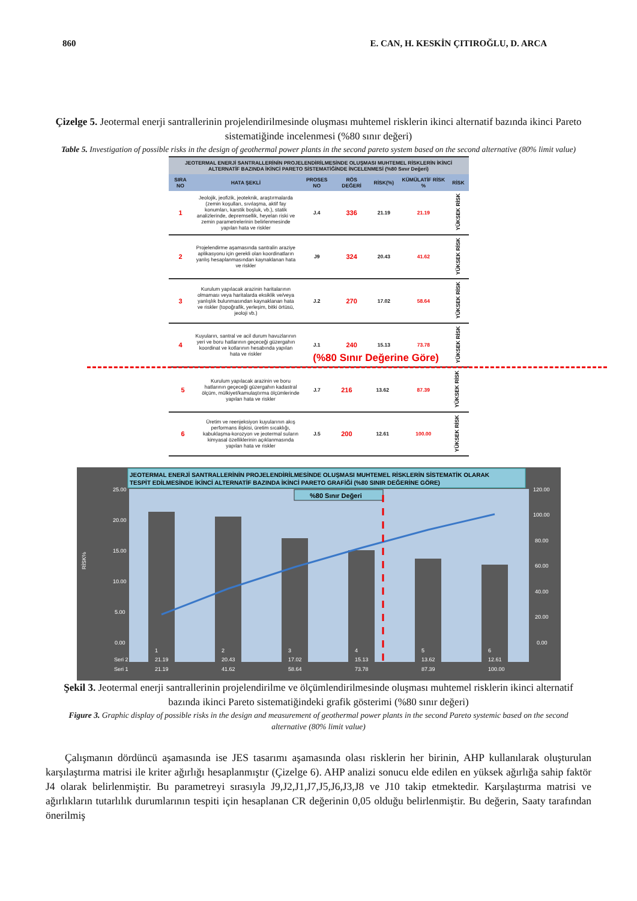860 E. CAN, H. KESKİN ÇITIROĞLU, D. ARCA
Çizelge 5. Jeotermal enerji santrallerinin projelendirilmesinde oluşması muhtemel risklerin ikinci alternatif bazında ikinci Pareto sistematiğinde incelenmesi (%80 sınır değeri)
Table 5. Investigation of possible risks in the design of geothermal power plants in the second pareto system based on the second alternative (80% limit value)
| JEOTERMAL ENERJİ SANTRALLERİNİN PROJELENDİRİLMESİNDE OLUŞMASI MUHTEMEL RİSKLERİN İKİNCİ ALTERNATİF BAZINDA İKİNCİ PARETO SİSTEMATİĞİNDE İNCELENMESİ (%80 Sınır Değeri) | | | | | | |
| --- | --- | --- | --- | --- | --- | --- |
| SIRA NO | HATA ŞEKLİ | PROSES NO | RÖS DEĞERİ | RİSK(%) | KÜMÜLATİF RİSK % | RİSK |
| 1 | Jeolojik, jeofizik, jeoteknik, araştırmalarda (zemin koşulları, sıvılaşma, aktif fay konumları, karstik boşluk, vb.), statik analizlerinde, depremsellik, heyelan riski ve zemin parametrelerinin belirlenmesinde yapılan hata ve riskler | J.4 | 336 | 21.19 | 21.19 | YÜKSEK RİSK |
| 2 | Projelendirme aşamasında santralin araziye aplikasyonu için gerekli olan koordinatların yanlış hesaplanmasından kaynaklanan hata ve riskler | J9 | 324 | 20.43 | 41.62 | YÜKSEK RİSK |
| 3 | Kurulum yapılacak arazinin haritalarının olmaması veya haritalarda eksiklik ve/veya yanlışlık bulunmasından kaynaklanan hata ve riskler (topoğrafik, yerleşim, bitki örtüsü, jeoloji vb.) | J.2 | 270 | 17.02 | 58.64 | YÜKSEK RİSK |
| 4 | Kuyuların, santral ve acil durum havuzlarının yeri ve boru hatlarının geçeceği güzergahın koordinat ve kotlarının hesabında yapılan hata ve riskler | J.1 | 240 | 15.13 | 73.78 | YÜKSEK RİSK |
(%80 Sınır Değerine Göre)
| 5 | Kurulum yapılacak arazinin ve boru hatlarının geçeceği güzergahın kadastral ölçüm, mülkiyet/kamulaştırma ölçümlerinde yapılan hata ve riskler | J.7 | 216 | 13.62 | 87.39 | YÜKSEK RİSK |
| 6 | Üretim ve reenjeksiyon kuyularının akış performans ilişkisi, üretim sıcaklığı, kabuklaşma-korozyon ve jeotermal suların kimyasal özelliklerinin açıklanmasında yapılan hata ve riskler | J.5 | 200 | 12.61 | 100.00 | YÜKSEK RİSK |
JEOTERMAL ENERJİ SANTRALLERİNİN PROJELENDİRİLMESİNDE OLUŞMASI MUHTEMEL RİSKLERİN SİSTEMATİK OLARAK
TESPİT EDİLMESİNDE İKİNCİ ALTERNATİF BAZINDA İKİNCİ PARETO GRAFİĞİ (%80 SINIR DEĞERİNE GÖRE)
%80 Sınır Değeri
25.00
20.00
15.00
10.00
5.00
0.00
120.00
100.00
80.00
60.00
40.00
20.00
0.00
RİSK%
1
2
3
4
5
6
Seri 2
21.19
20.43
17.02
15.13
13.62
12.61
Seri 1
21.19
41.62
58.64
73.78
87.39
100.00
Şekil 3. Jeotermal enerji santrallerinin projelendirilme ve ölçümlendirilmesinde oluşması muhtemel risklerin ikinci alternatif bazında ikinci Pareto sistematiğindeki grafik gösterimi (%80 sınır değeri)
Figure 3. Graphic display of possible risks in the design and measurement of geothermal power plants in the second Pareto systemic based on the second alternative (80% limit value)
Çalışmanın dördüncü aşamasında ise JES tasarımı aşamasında olası risklerin her birinin, AHP kullanılarak oluşturulan karşılaştırma matrisi ile kriter ağırlığı hesaplanmıştır (Çizelge 6). AHP analizi sonucu elde edilen en yüksek ağırlığa sahip faktör J4 olarak belirlenmiştir. Bu parametreyi sırasıyla J9,J2,J1,J7,J5,J6,J3,J8 ve J10 takip etmektedir. Karşılaştırma matrisi ve ağırlıkların tutarlılık durumlarının tespiti için hesaplanan CR değerinin 0,05 olduğu belirlenmiştir. Bu değerin, Saaty tarafından önerilmiş